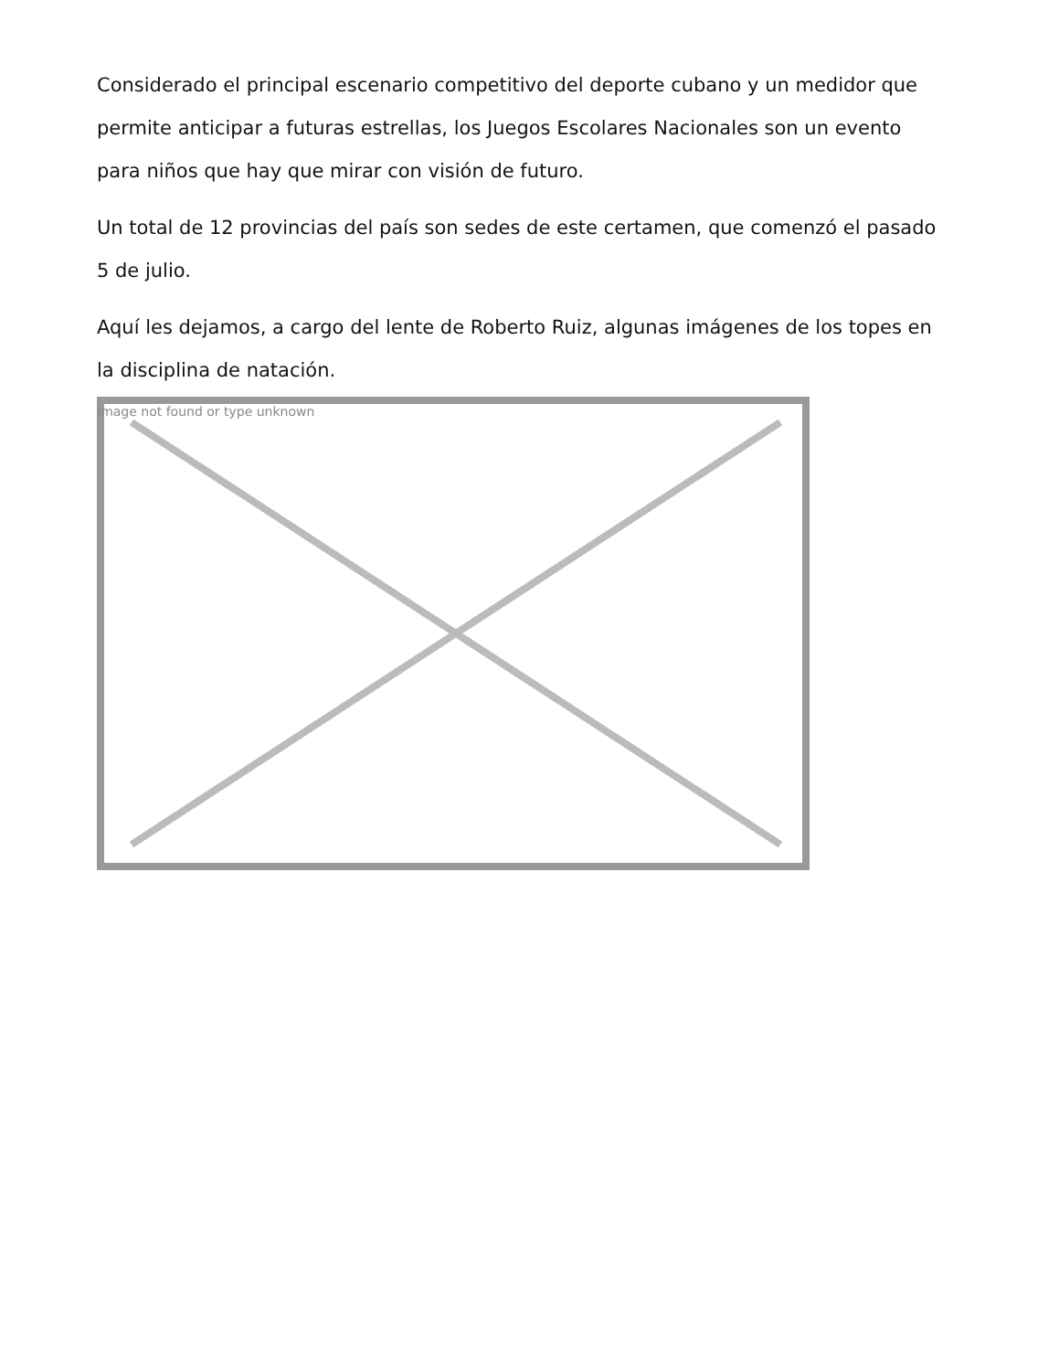Considerado el principal escenario competitivo del deporte cubano y un medidor que permite anticipar a futuras estrellas, los Juegos Escolares Nacionales son un evento para niños que hay que mirar con visión de futuro.
Un total de 12 provincias del país son sedes de este certamen, que comenzó el pasado 5 de julio.
Aquí les dejamos, a cargo del lente de Roberto Ruiz, algunas imágenes de los topes en la disciplina de natación.
Image not found or type unknown